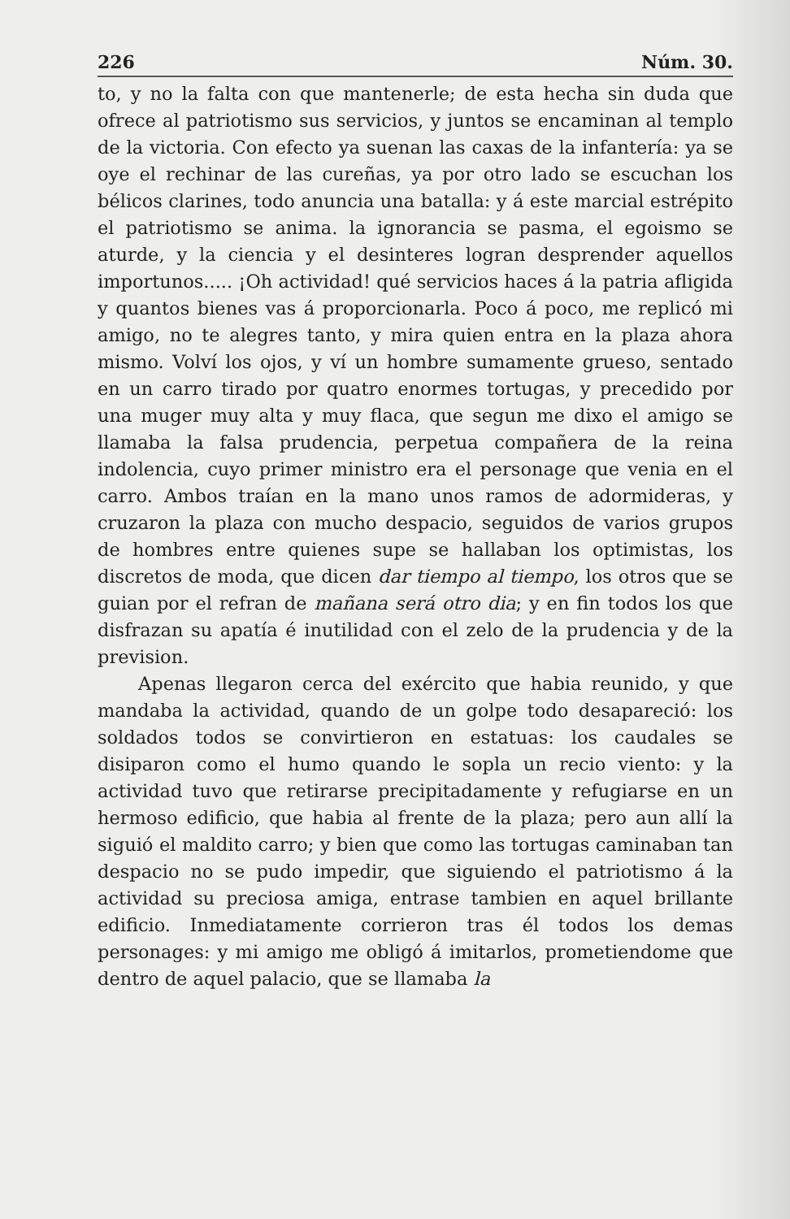226 Núm. 30.
to, y no la falta con que mantenerle; de esta hecha sin duda que ofrece al patriotismo sus servicios, y juntos se encaminan al templo de la victoria. Con efecto ya suenan las caxas de la infantería: ya se oye el rechinar de las cureñas, ya por otro lado se escuchan los bélicos clarines, todo anuncia una batalla: y á este marcial estrépito el patriotismo se anima. la ignorancia se pasma, el egoismo se aturde, y la ciencia y el desinteres logran desprender aquellos importunos..... ¡Oh actividad! qué servicios haces á la patria afligida y quantos bienes vas á proporcionarla. Poco á poco, me replicó mi amigo, no te alegres tanto, y mira quien entra en la plaza ahora mismo. Volví los ojos, y ví un hombre sumamente grueso, sentado en un carro tirado por quatro enormes tortugas, y precedido por una muger muy alta y muy flaca, que segun me dixo el amigo se llamaba la falsa prudencia, perpetua compañera de la reina indolencia, cuyo primer ministro era el personage que venia en el carro. Ambos traían en la mano unos ramos de adormideras, y cruzaron la plaza con mucho despacio, seguidos de varios grupos de hombres entre quienes supe se hallaban los optimistas, los discretos de moda, que dicen dar tiempo al tiempo, los otros que se guian por el refran de mañana será otro dia; y en fin todos los que disfrazan su apatía é inutilidad con el zelo de la prudencia y de la prevision.
Apenas llegaron cerca del exército que habia reunido, y que mandaba la actividad, quando de un golpe todo desapareció: los soldados todos se convirtieron en estatuas: los caudales se disiparon como el humo quando le sopla un recio viento: y la actividad tuvo que retirarse precipitadamente y refugiarse en un hermoso edificio, que habia al frente de la plaza; pero aun allí la siguió el maldito carro; y bien que como las tortugas caminaban tan despacio no se pudo impedir, que siguiendo el patriotismo á la actividad su preciosa amiga, entrase tambien en aquel brillante edificio. Inmediatamente corrieron tras él todos los demas personages: y mi amigo me obligó á imitarlos, prometiendome que dentro de aquel palacio, que se llamaba la